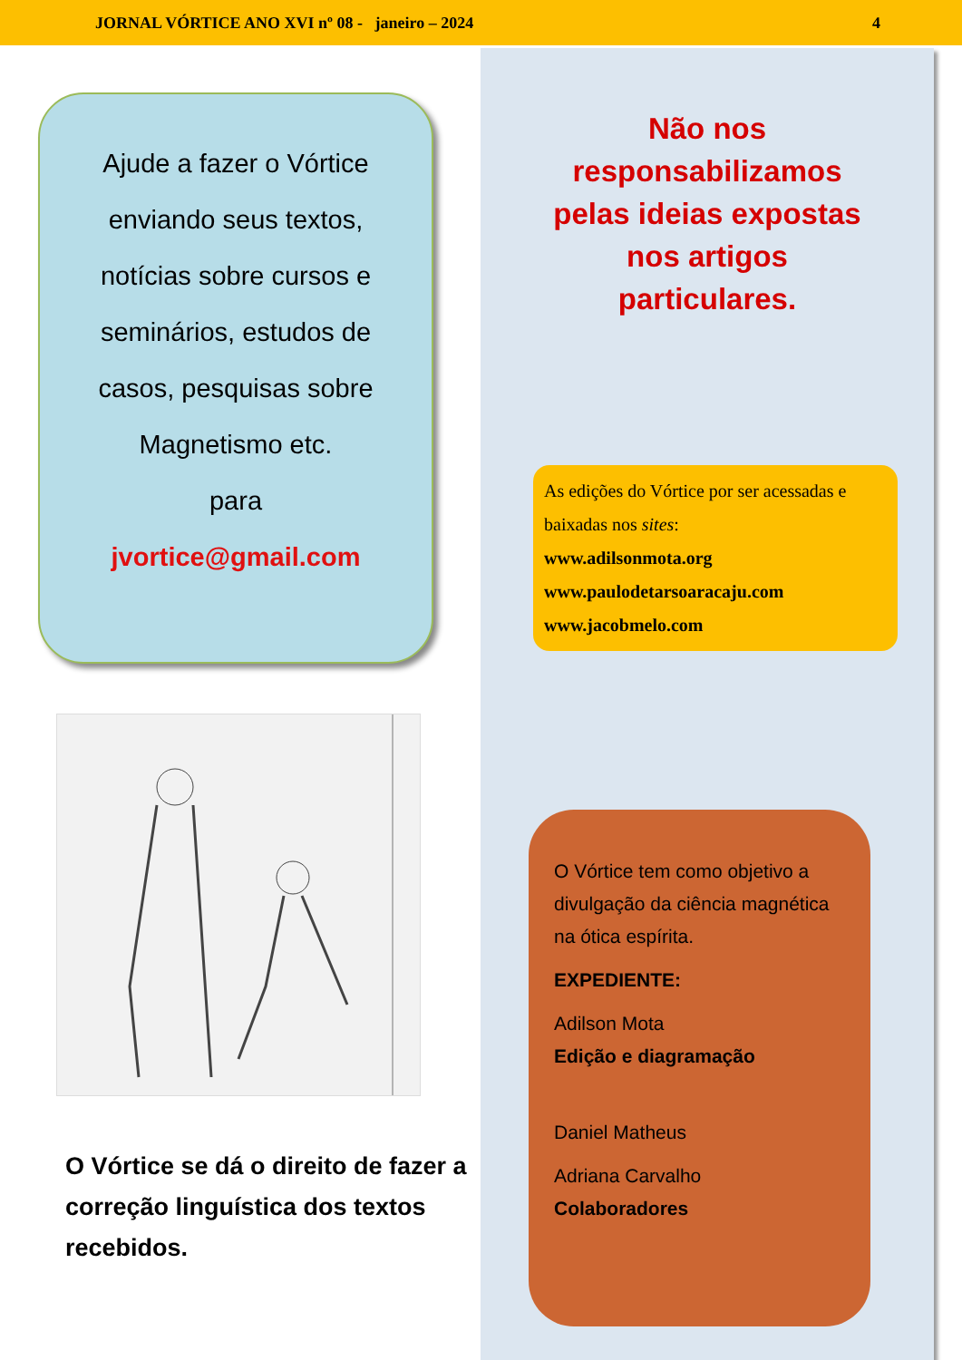JORNAL VÓRTICE ANO XVI nº 08 - janeiro – 2024 4
Ajude a fazer o Vórtice
enviando seus textos,
notícias sobre cursos e
seminários, estudos de
casos, pesquisas sobre
Magnetismo etc.
para
jvortice@gmail.com
O Vórtice se dá o direito de fazer a correção linguística dos textos recebidos.
Não nos
responsabilizamos
pelas ideias expostas
nos artigos
particulares.
As edições do Vórtice por ser acessadas e baixadas nos sites:
www.adilsonmota.org
www.paulodetarsoaracaju.com
www.jacobmelo.com
O Vórtice tem como objetivo a divulgação da ciência magnética na ótica espírita.
EXPEDIENTE:
Adilson Mota
Edição e diagramação
Daniel Matheus
Adriana Carvalho
Colaboradores